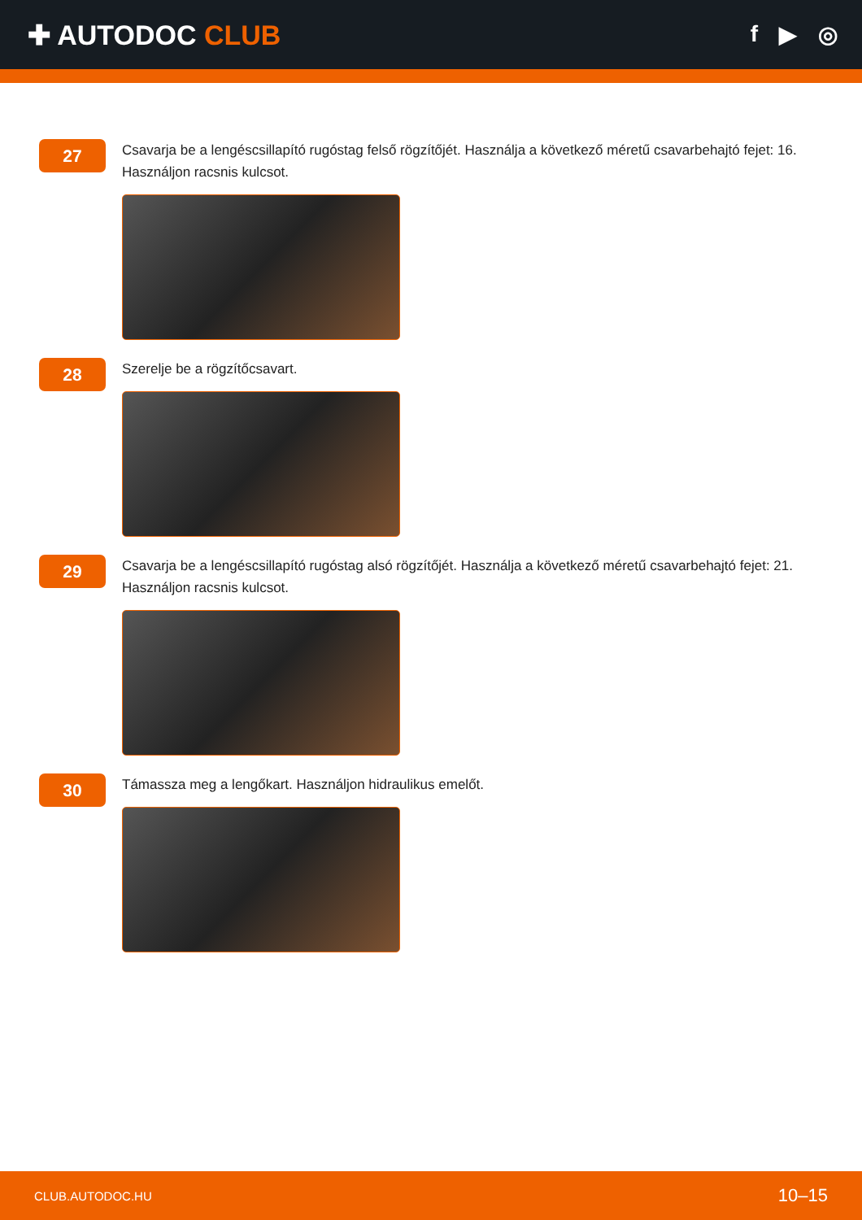✚ AUTODOC CLUB
f ▶ ◎
27
Csavarja be a lengéscsillapító rugóstag felső rögzítőjét. Használja a következő méretű csavarbehajtó fejet: 16. Használjon racsnis kulcsot.
28
Szerelje be a rögzítőcsavart.
29
Csavarja be a lengéscsillapító rugóstag alsó rögzítőjét. Használja a következő méretű csavarbehajtó fejet: 21. Használjon racsnis kulcsot.
30
Támassza meg a lengőkart. Használjon hidraulikus emelőt.
CLUB.AUTODOC.HU 10–15